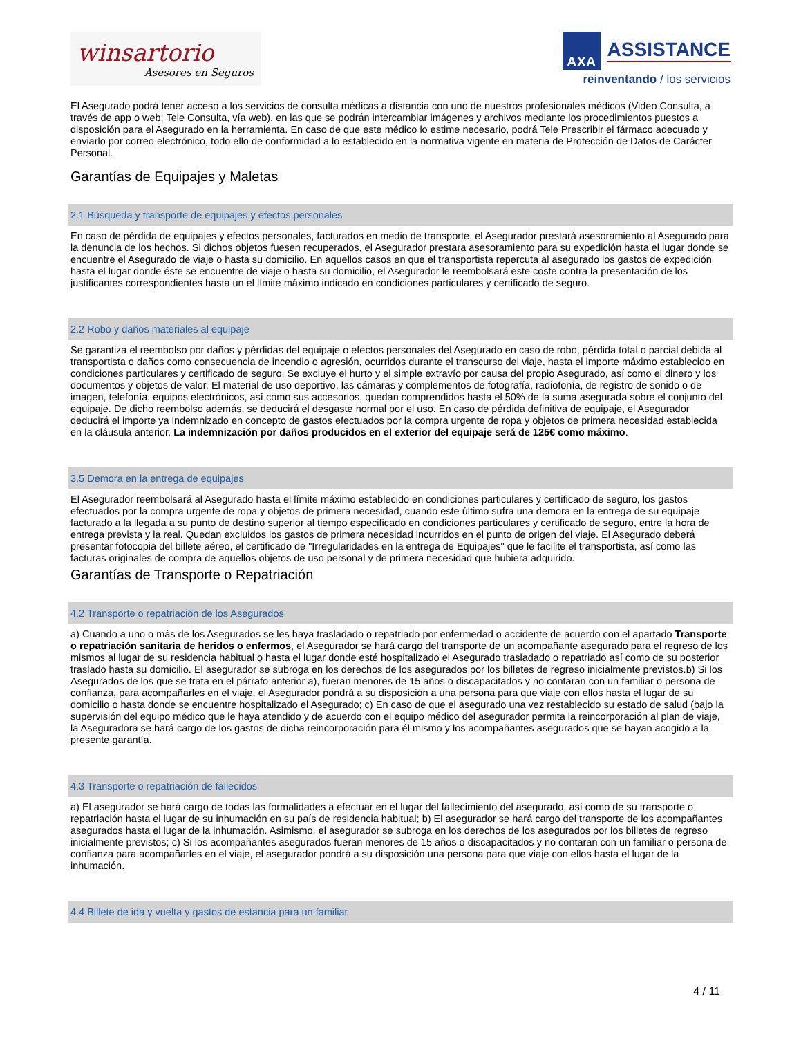winsartorio
Asesores en Seguros
AXA
ASSISTANCE
reinventando / los servicios
El Asegurado podrá tener acceso a los servicios de consulta médicas a distancia con uno de nuestros profesionales médicos (Video Consulta, a través de app o web; Tele Consulta, vía web), en las que se podrán intercambiar imágenes y archivos mediante los procedimientos puestos a disposición para el Asegurado en la herramienta. En caso de que este médico lo estime necesario, podrá Tele Prescribir el fármaco adecuado y enviarlo por correo electrónico, todo ello de conformidad a lo establecido en la normativa vigente en materia de Protección de Datos de Carácter Personal.
Garantías de Equipajes y Maletas
2.1 Búsqueda y transporte de equipajes y efectos personales
En caso de pérdida de equipajes y efectos personales, facturados en medio de transporte, el Asegurador prestará asesoramiento al Asegurado para la denuncia de los hechos. Si dichos objetos fuesen recuperados, el Asegurador prestara asesoramiento para su expedición hasta el lugar donde se encuentre el Asegurado de viaje o hasta su domicilio. En aquellos casos en que el transportista repercuta al asegurado los gastos de expedición hasta el lugar donde éste se encuentre de viaje o hasta su domicilio, el Asegurador le reembolsará este coste contra la presentación de los justificantes correspondientes hasta un el límite máximo indicado en condiciones particulares y certificado de seguro.
2.2 Robo y daños materiales al equipaje
Se garantiza el reembolso por daños y pérdidas del equipaje o efectos personales del Asegurado en caso de robo, pérdida total o parcial debida al transportista o daños como consecuencia de incendio o agresión, ocurridos durante el transcurso del viaje, hasta el importe máximo establecido en condiciones particulares y certificado de seguro. Se excluye el hurto y el simple extravío por causa del propio Asegurado, así como el dinero y los documentos y objetos de valor. El material de uso deportivo, las cámaras y complementos de fotografía, radiofonía, de registro de sonido o de imagen, telefonía, equipos electrónicos, así como sus accesorios, quedan comprendidos hasta el 50% de la suma asegurada sobre el conjunto del equipaje. De dicho reembolso además, se deducirá el desgaste normal por el uso. En caso de pérdida definitiva de equipaje, el Asegurador deducirá el importe ya indemnizado en concepto de gastos efectuados por la compra urgente de ropa y objetos de primera necesidad establecida en la cláusula anterior. La indemnización por daños producidos en el exterior del equipaje será de 125€ como máximo.
3.5 Demora en la entrega de equipajes
El Asegurador reembolsará al Asegurado hasta el límite máximo establecido en condiciones particulares y certificado de seguro, los gastos efectuados por la compra urgente de ropa y objetos de primera necesidad, cuando este último sufra una demora en la entrega de su equipaje facturado a la llegada a su punto de destino superior al tiempo especificado en condiciones particulares y certificado de seguro, entre la hora de entrega prevista y la real. Quedan excluidos los gastos de primera necesidad incurridos en el punto de origen del viaje. El Asegurado deberá presentar fotocopia del billete aéreo, el certificado de "Irregularidades en la entrega de Equipajes" que le facilite el transportista, así como las facturas originales de compra de aquellos objetos de uso personal y de primera necesidad que hubiera adquirido.
Garantías de Transporte o Repatriación
4.2 Transporte o repatriación de los Asegurados
a) Cuando a uno o más de los Asegurados se les haya trasladado o repatriado por enfermedad o accidente de acuerdo con el apartado Transporte o repatriación sanitaria de heridos o enfermos, el Asegurador se hará cargo del transporte de un acompañante asegurado para el regreso de los mismos al lugar de su residencia habitual o hasta el lugar donde esté hospitalizado el Asegurado trasladado o repatriado así como de su posterior traslado hasta su domicilio. El asegurador se subroga en los derechos de los asegurados por los billetes de regreso inicialmente previstos.b) Si los Asegurados de los que se trata en el párrafo anterior a), fueran menores de 15 años o discapacitados y no contaran con un familiar o persona de confianza, para acompañarles en el viaje, el Asegurador pondrá a su disposición a una persona para que viaje con ellos hasta el lugar de su domicilio o hasta donde se encuentre hospitalizado el Asegurado; c) En caso de que el asegurado una vez restablecido su estado de salud (bajo la supervisión del equipo médico que le haya atendido y de acuerdo con el equipo médico del asegurador permita la reincorporación al plan de viaje, la Aseguradora se hará cargo de los gastos de dicha reincorporación para él mismo y los acompañantes asegurados que se hayan acogido a la presente garantía.
4.3 Transporte o repatriación de fallecidos
a) El asegurador se hará cargo de todas las formalidades a efectuar en el lugar del fallecimiento del asegurado, así como de su transporte o repatriación hasta el lugar de su inhumación en su país de residencia habitual; b) El asegurador se hará cargo del transporte de los acompañantes asegurados hasta el lugar de la inhumación. Asimismo, el asegurador se subroga en los derechos de los asegurados por los billetes de regreso inicialmente previstos; c) Si los acompañantes asegurados fueran menores de 15 años o discapacitados y no contaran con un familiar o persona de confianza para acompañarles en el viaje, el asegurador pondrá a su disposición una persona para que viaje con ellos hasta el lugar de la inhumación.
4.4 Billete de ida y vuelta y gastos de estancia para un familiar
4 / 11